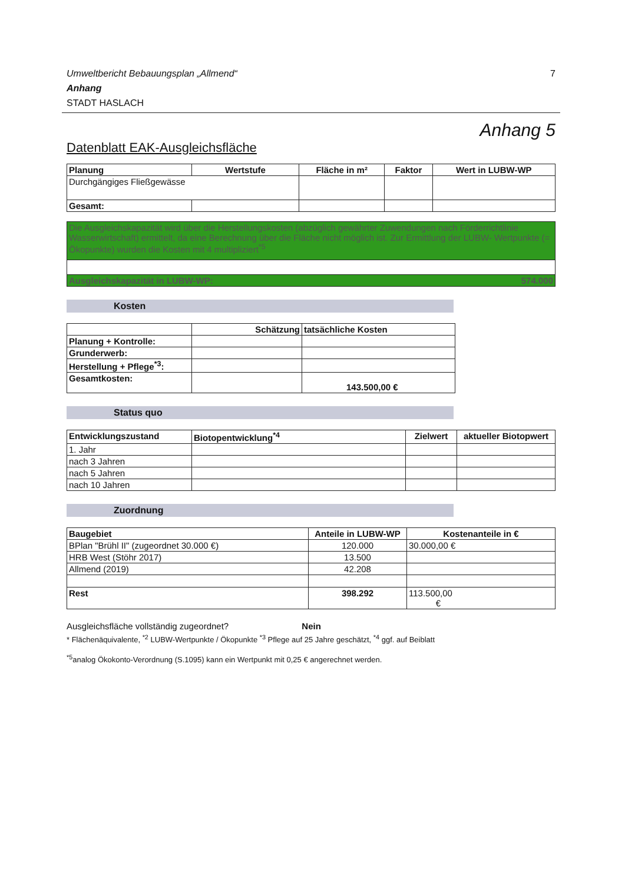Umweltbericht Bebauungsplan „Allmend“7
Anhang
STADT HASLACH
Anhang 5
Datenblatt EAK-Ausgleichsfläche
| Planung | Wertstufe | Fläche in m² | Faktor | Wert in LUBW-WP |
| --- | --- | --- | --- | --- |
| Durchgängiges Fließgewässe | | | | |
| Gesamt: | | | | |
| Die Ausgleichskapazität wird über die Herstellungskosten (abzüglich gewährter Zuwendungen nach Förderrichtlinie Wasserwirtschaft) ermittelt, da eine Berechnung über die Fläche nicht möglich ist. Zur Ermittlung der LUBW- Wertpunkte (= Ökopunkte) wurden die Kosten mit 4 multipliziert<sup>*5</sup> |
| Ausgleichskapazität in LUBW-WP: 574.000 |
Kosten
| | Schätzung | tatsächliche Kosten |
| --- | --- | --- |
| Planung + Kontrolle: | | |
| Grunderwerb: | | |
| Herstellung + Pflege<sup>*3</sup>: | | |
| Gesamtkosten: | | 143.500,00 € |
Status quo
| Entwicklungszustand | Biotopentwicklung<sup>*4</sup> | Zielwert | aktueller Biotopwert |
| --- | --- | --- | --- |
| 1. Jahr | | | |
| nach 3 Jahren | | | |
| nach 5 Jahren | | | |
| nach 10 Jahren | | | |
Zuordnung
| Baugebiet | Anteile in LUBW-WP | Kostenanteile in € |
| --- | --- | --- |
| BPlan "Brühl II" (zugeordnet 30.000 €) | 120.000 | 30.000,00 € |
| HRB West (Stöhr 2017) | 13.500 | |
| Allmend (2019) | 42.208 | |
| Rest | 398.292 | 113.500,00 € |
Ausgleichsfläche vollständig zugeordnet? Nein
* Flächenäquivalente, <sup>*2</sup> LUBW-Wertpunkte / Ökopunkte <sup>*3</sup> Pflege auf 25 Jahre geschätzt, <sup>*4</sup> ggf. auf Beiblatt
<sup>*5</sup>analog Ökokonto-Verordnung (S.1095) kann ein Wertpunkt mit 0,25 € angerechnet werden.